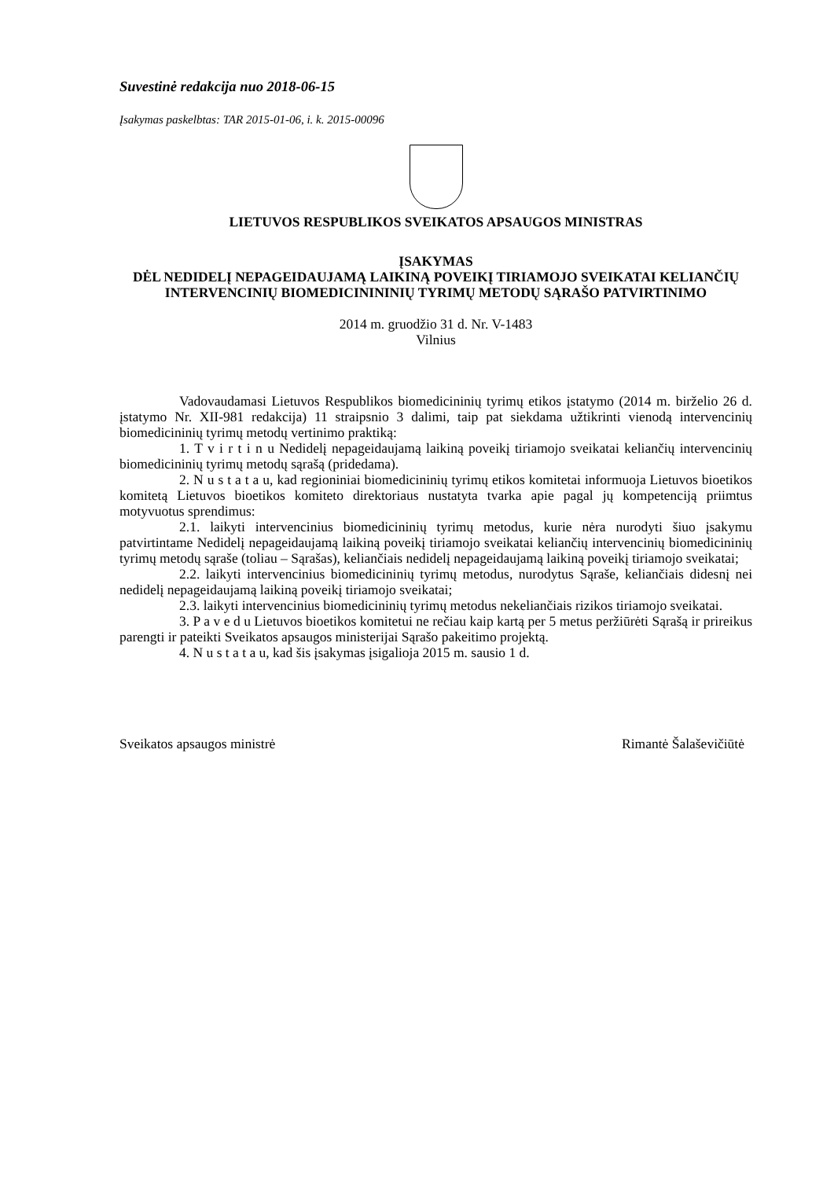Suvestinė redakcija nuo 2018-06-15
Įsakymas paskelbtas: TAR 2015-01-06, i. k. 2015-00096
LIETUVOS RESPUBLIKOS SVEIKATOS APSAUGOS MINISTRAS
ĮSAKYMAS
DĖL NEDIDELĮ NEPAGEIDAUJAMĄ LAIKINĄ POVEIKĮ TIRIAMOJO SVEIKATAI KELIANČIŲ INTERVENCINIŲ BIOMEDICINININIŲ TYRIMŲ METODŲ SĄRAŠO PATVIRTINIMO
2014 m. gruodžio 31 d. Nr. V-1483
Vilnius
Vadovaudamasi Lietuvos Respublikos biomedicininių tyrimų etikos įstatymo (2014 m. birželio 26 d. įstatymo Nr. XII-981 redakcija) 11 straipsnio 3 dalimi, taip pat siekdama užtikrinti vienodą intervencinių biomedicininių tyrimų metodų vertinimo praktiką:
1. T v i r t i n u Nedidelį nepageidaujamą laikiną poveikį tiriamojo sveikatai keliančių intervencinių biomedicininių tyrimų metodų sąrašą (pridedama).
2. N u s t a t a u, kad regioniniai biomedicininių tyrimų etikos komitetai informuoja Lietuvos bioetikos komitetą Lietuvos bioetikos komiteto direktoriaus nustatyta tvarka apie pagal jų kompetenciją priimtus motyvuotus sprendimus:
2.1. laikyti intervencinius biomedicininių tyrimų metodus, kurie nėra nurodyti šiuo įsakymu patvirtintame Nedidelį nepageidaujamą laikiną poveikį tiriamojo sveikatai keliančių intervencinių biomedicininių tyrimų metodų sąraše (toliau – Sąrašas), keliančiais nedidelį nepageidaujamą laikiną poveikį tiriamojo sveikatai;
2.2. laikyti intervencinius biomedicininių tyrimų metodus, nurodytus Sąraše, keliančiais didesnį nei nedidelį nepageidaujamą laikiną poveikį tiriamojo sveikatai;
2.3. laikyti intervencinius biomedicininių tyrimų metodus nekeliančiais rizikos tiriamojo sveikatai.
3. P a v e d u Lietuvos bioetikos komitetui ne rečiau kaip kartą per 5 metus peržiūrėti Sąrašą ir prireikus parengti ir pateikti Sveikatos apsaugos ministerijai Sąrašo pakeitimo projektą.
4. N u s t a t a u, kad šis įsakymas įsigalioja 2015 m. sausio 1 d.
Sveikatos apsaugos ministrė Rimantė Šalaševičiūtė